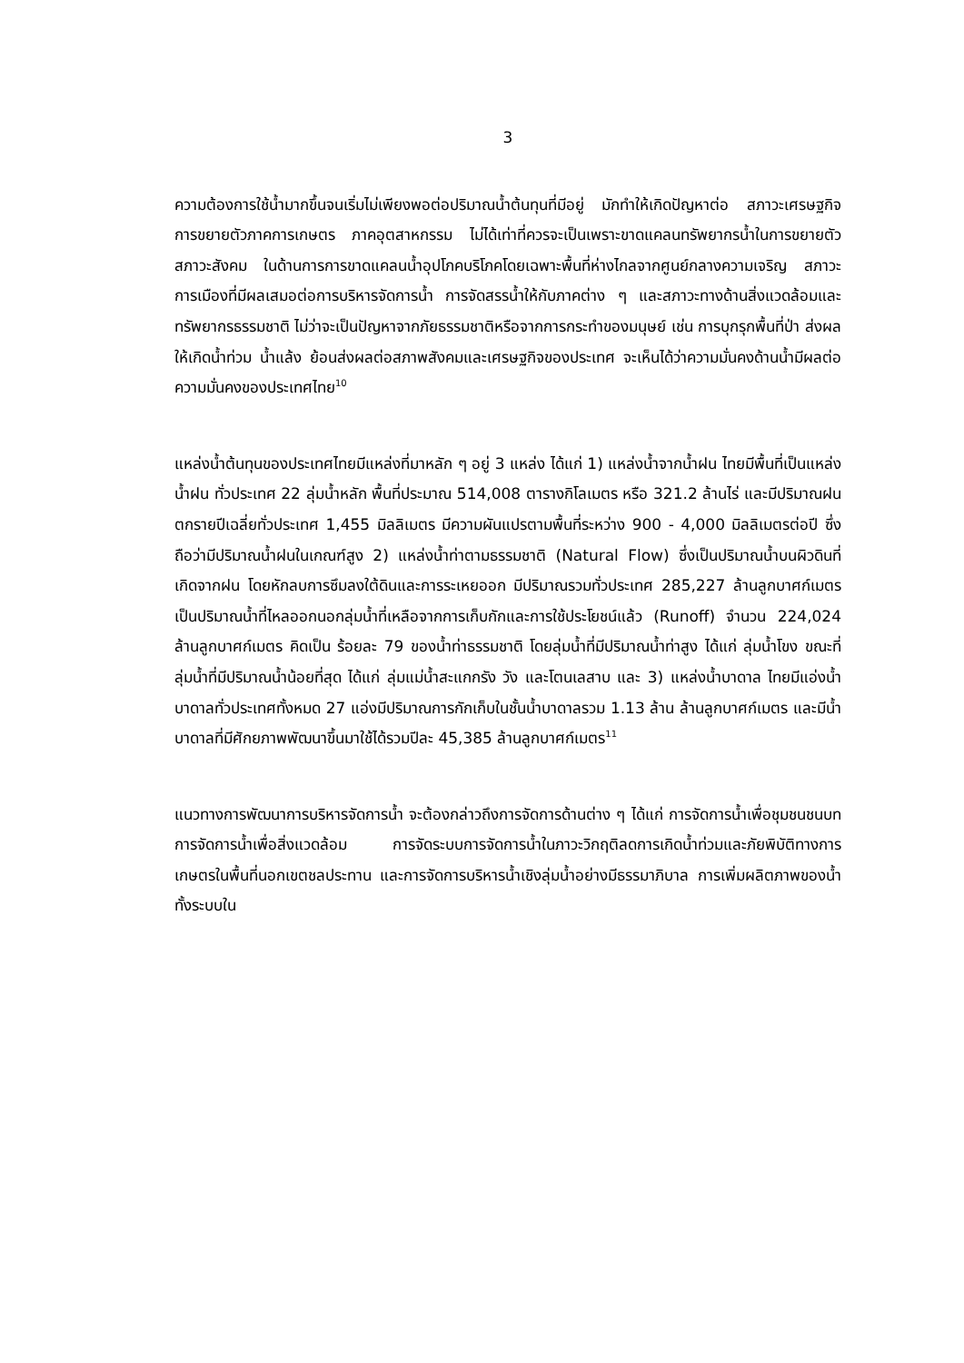3
ความต้องการใช้น้ำมากขึ้นจนเริ่มไม่เพียงพอต่อปริมาณน้ำต้นทุนที่มีอยู่ มักทำให้เกิดปัญหาต่อ สภาวะเศรษฐกิจ การขยายตัวภาคการเกษตร ภาคอุตสาหกรรม ไม่ได้เท่าที่ควรจะเป็นเพราะขาดแคลนทรัพยากรน้ำในการขยายตัว สภาวะสังคม ในด้านการการขาดแคลนน้ำอุปโภคบริโภคโดยเฉพาะพื้นที่ห่างไกลจากศูนย์กลางความเจริญ สภาวะการเมืองที่มีผลเสมอต่อการบริหารจัดการน้ำ การจัดสรรน้ำให้กับภาคต่าง ๆ และสภาวะทางด้านสิ่งแวดล้อมและทรัพยากรธรรมชาติ ไม่ว่าจะเป็นปัญหาจากภัยธรรมชาติหรือจากการกระทำของมนุษย์ เช่น การบุกรุกพื้นที่ป่า ส่งผลให้เกิดน้ำท่วม น้ำแล้ง ย้อนส่งผลต่อสภาพสังคมและเศรษฐกิจของประเทศ จะเห็นได้ว่าความมั่นคงด้านน้ำมีผลต่อความมั่นคงของประเทศไทย<sup>10</sup>
แหล่งน้ำต้นทุนของประเทศไทยมีแหล่งที่มาหลัก ๆ อยู่ 3 แหล่ง ได้แก่ 1) แหล่งน้ำจากน้ำฝน ไทยมีพื้นที่เป็นแหล่งน้ำฝน ทั่วประเทศ 22 ลุ่มน้ำหลัก พื้นที่ประมาณ 514,008 ตารางกิโลเมตร หรือ 321.2 ล้านไร่ และมีปริมาณฝนตกรายปีเฉลี่ยทั่วประเทศ 1,455 มิลลิเมตร มีความผันแปรตามพื้นที่ระหว่าง 900 - 4,000 มิลลิเมตรต่อปี ซึ่งถือว่ามีปริมาณน้ำฝนในเกณฑ์สูง 2) แหล่งน้ำท่าตามธรรมชาติ (Natural Flow) ซึ่งเป็นปริมาณน้ำบนผิวดินที่เกิดจากฝน โดยหักลบการซึมลงใต้ดินและการระเหยออก มีปริมาณรวมทั่วประเทศ 285,227 ล้านลูกบาศก์เมตร เป็นปริมาณน้ำที่ไหลออกนอกลุ่มน้ำที่เหลือจากการเก็บกักและการใช้ประโยชน์แล้ว (Runoff) จำนวน 224,024 ล้านลูกบาศก์เมตร คิดเป็น ร้อยละ 79 ของน้ำท่าธรรมชาติ โดยลุ่มน้ำที่มีปริมาณน้ำท่าสูง ได้แก่ ลุ่มน้ำโขง ขณะที่ลุ่มน้ำที่มีปริมาณน้ำน้อยที่สุด ได้แก่ ลุ่มแม่น้ำสะแกกรัง วัง และโตนเลสาบ และ 3) แหล่งน้ำบาดาล ไทยมีแอ่งน้ำบาดาลทั่วประเทศทั้งหมด 27 แอ่งมีปริมาณการกักเก็บในชั้นน้ำบาดาลรวม 1.13 ล้าน ล้านลูกบาศก์เมตร และมีน้ำบาดาลที่มีศักยภาพพัฒนาขึ้นมาใช้ได้รวมปีละ 45,385 ล้านลูกบาศก์เมตร<sup>11</sup>
แนวทางการพัฒนาการบริหารจัดการน้ำ จะต้องกล่าวถึงการจัดการด้านต่าง ๆ ได้แก่ การจัดการน้ำเพื่อชุมชนชนบท การจัดการน้ำเพื่อสิ่งแวดล้อม การจัดระบบการจัดการน้ำในภาวะวิกฤติลดการเกิดน้ำท่วมและภัยพิบัติทางการเกษตรในพื้นที่นอกเขตชลประทาน และการจัดการบริหารน้ำเชิงลุ่มน้ำอย่างมีธรรมาภิบาล การเพิ่มผลิตภาพของน้ำทั้งระบบใน